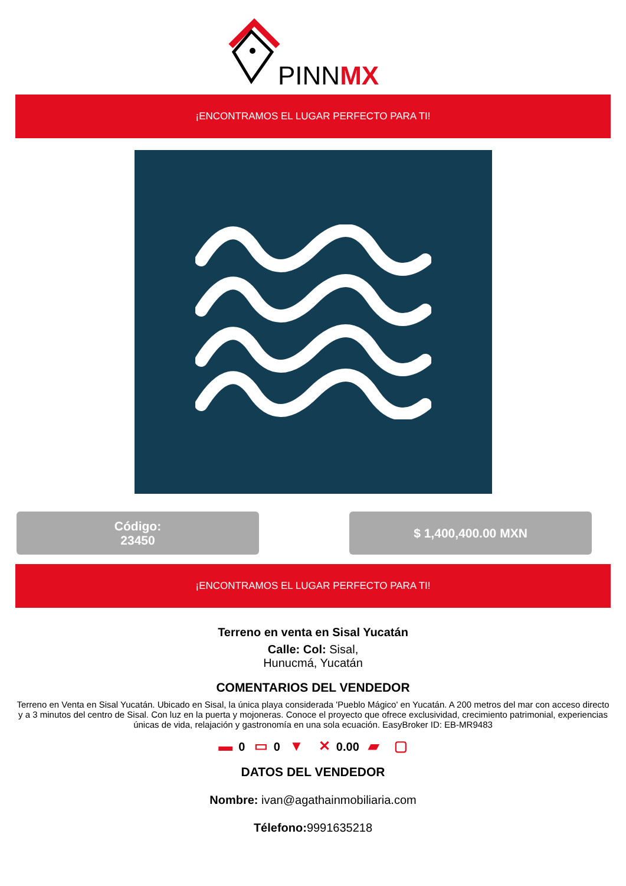PINNMX
¡ENCONTRAMOS EL LUGAR PERFECTO PARA TI!
Código:
23450
$ 1,400,400.00 MXN
¡ENCONTRAMOS EL LUGAR PERFECTO PARA TI!
Terreno en venta en Sisal Yucatán
Calle: Col: Sisal,
Hunucmá, Yucatán
COMENTARIOS DEL VENDEDOR
Terreno en Venta en Sisal Yucatán. Ubicado en Sisal, la única playa considerada 'Pueblo Mágico' en Yucatán. A 200 metros del mar con acceso directo y a 3 minutos del centro de Sisal. Con luz en la puerta y mojoneras. Conoce el proyecto que ofrece exclusividad, crecimiento patrimonial, experiencias únicas de vida, relajación y gastronomía en una sola ecuación. EasyBroker ID: EB-MR9483
▬ 0 ▭ 0 ▼ ✕ 0.00 ▰ ▢
DATOS DEL VENDEDOR
Nombre: ivan@agathainmobiliaria.com
Télefono: 9991635218